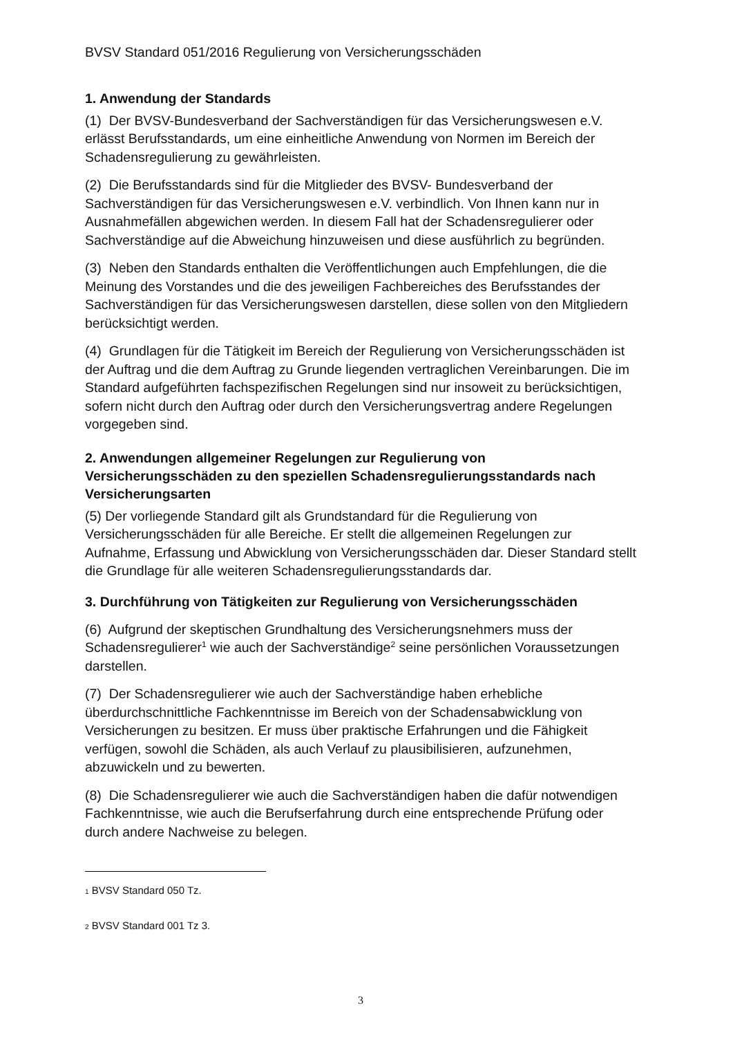BVSV Standard 051/2016 Regulierung von Versicherungsschäden
1. Anwendung der Standards
(1) Der BVSV-Bundesverband der Sachverständigen für das Versicherungswesen e.V. erlässt Berufsstandards, um eine einheitliche Anwendung von Normen im Bereich der Schadensregulierung zu gewährleisten.
(2) Die Berufsstandards sind für die Mitglieder des BVSV- Bundesverband der Sachverständigen für das Versicherungswesen e.V. verbindlich. Von Ihnen kann nur in Ausnahmefällen abgewichen werden. In diesem Fall hat der Schadensregulierer oder Sachverständige auf die Abweichung hinzuweisen und diese ausführlich zu begründen.
(3) Neben den Standards enthalten die Veröffentlichungen auch Empfehlungen, die die Meinung des Vorstandes und die des jeweiligen Fachbereiches des Berufsstandes der Sachverständigen für das Versicherungswesen darstellen, diese sollen von den Mitgliedern berücksichtigt werden.
(4) Grundlagen für die Tätigkeit im Bereich der Regulierung von Versicherungsschäden ist der Auftrag und die dem Auftrag zu Grunde liegenden vertraglichen Vereinbarungen. Die im Standard aufgeführten fachspezifischen Regelungen sind nur insoweit zu berücksichtigen, sofern nicht durch den Auftrag oder durch den Versicherungsvertrag andere Regelungen vorgegeben sind.
2. Anwendungen allgemeiner Regelungen zur Regulierung von Versicherungsschäden zu den speziellen Schadensregulierungsstandards nach Versicherungsarten
(5) Der vorliegende Standard gilt als Grundstandard für die Regulierung von Versicherungsschäden für alle Bereiche. Er stellt die allgemeinen Regelungen zur Aufnahme, Erfassung und Abwicklung von Versicherungsschäden dar. Dieser Standard stellt die Grundlage für alle weiteren Schadensregulierungsstandards dar.
3. Durchführung von Tätigkeiten zur Regulierung von Versicherungsschäden
(6) Aufgrund der skeptischen Grundhaltung des Versicherungsnehmers muss der Schadensregulierer<sup>1</sup> wie auch der Sachverständige<sup>2</sup> seine persönlichen Voraussetzungen darstellen.
(7) Der Schadensregulierer wie auch der Sachverständige haben erhebliche überdurchschnittliche Fachkenntnisse im Bereich von der Schadensabwicklung von Versicherungen zu besitzen. Er muss über praktische Erfahrungen und die Fähigkeit verfügen, sowohl die Schäden, als auch Verlauf zu plausibilisieren, aufzunehmen, abzuwickeln und zu bewerten.
(8) Die Schadensregulierer wie auch die Sachverständigen haben die dafür notwendigen Fachkenntnisse, wie auch die Berufserfahrung durch eine entsprechende Prüfung oder durch andere Nachweise zu belegen.
1 BVSV Standard 050 Tz.
2 BVSV Standard 001 Tz 3.
3